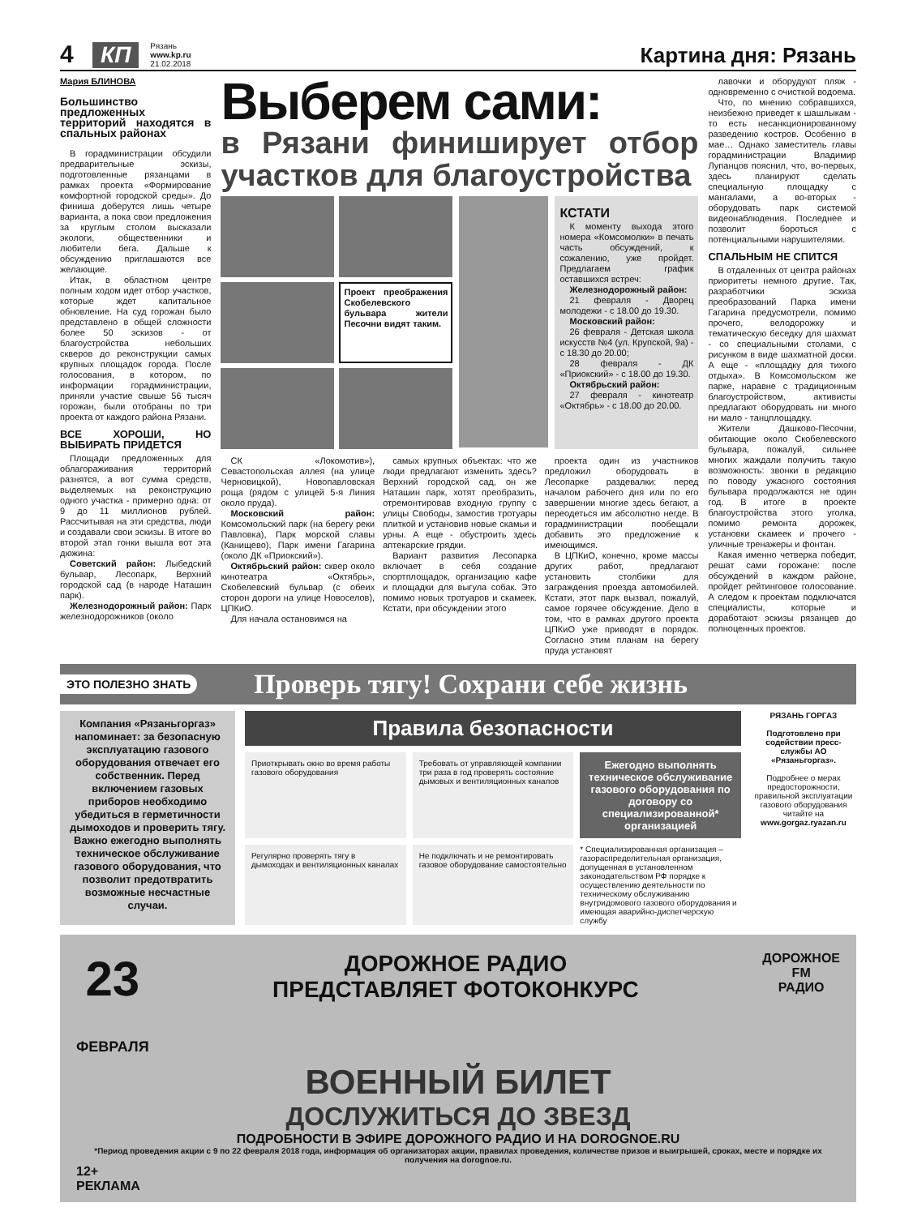4 КП Рязань
www.kp.ru
21.02.2018 Картина дня: Рязань
Мария БЛИНОВА
Большинство предложенных территорий находятся в спальных районах
В горадминистрации обсудили предварительные эскизы, подготовленные рязанцами в рамках проекта «Формирование комфортной городской среды». До финиша доберутся лишь четыре варианта, а пока свои предложения за круглым столом высказали экологи, общественники и любители бега. Дальше к обсуждению приглашаются все желающие.
Итак, в областном центре полным ходом идет отбор участков, которые ждет капитальное обновление. На суд горожан было представлено в общей сложности более 50 эскизов - от благоустройства небольших скверов до реконструкции самых крупных площадок города. После голосования, в котором, по информации горадминистрации, приняли участие свыше 56 тысяч горожан, были отобраны по три проекта от каждого района Рязани.
ВСЕ ХОРОШИ, НО ВЫБИРАТЬ ПРИДЕТСЯ
Площади предложенных для облагораживания территорий разнятся, а вот сумма средств, выделяемых на реконструкцию одного участка - примерно одна: от 9 до 11 миллионов рублей. Рассчитывая на эти средства, люди и создавали свои эскизы. В итоге во второй этап гонки вышла вот эта дюжина:
Советский район: Лыбедский бульвар, Лесопарк, Верхний городской сад (в народе Наташин парк).
Железнодорожный район: Парк железнодорожников (около
Выберем сами:
в Рязани финиширует отбор участков для благоустройства
Проект преображения Скобелевского бульвара жители Песочни видят таким.
КСТАТИ
К моменту выхода этого номера «Комсомолки» в печать часть обсуждений, к сожалению, уже пройдет. Предлагаем график оставшихся встреч:
Железнодорожный район:
21 февраля - Дворец молодежи - с 18.00 до 19.30.
Московский район:
26 февраля - Детская школа искусств №4 (ул. Крупской, 9а) - с 18.30 до 20.00;
28 февраля - ДК «Приокский» - с 18.00 до 19.30.
Октябрьский район:
27 февраля - кинотеатр «Октябрь» - с 18.00 до 20.00.
СК «Локомотив»), Севастопольская аллея (на улице Черновицкой), Новопавловская роща (рядом с улицей 5-я Линия около пруда).
Московский район: Комсомольский парк (на берегу реки Павловка), Парк морской славы (Канищево), Парк имени Гагарина (около ДК «Приокский»).
Октябрьский район: сквер около кинотеатра «Октябрь», Скобелевский бульвар (с обеих сторон дороги на улице Новоселов), ЦПКиО.
Для начала остановимся на
самых крупных объектах: что же люди предлагают изменить здесь? Верхний городской сад, он же Наташин парк, хотят преобразить, отремонтировав входную группу с улицы Свободы, замостив тротуары плиткой и установив новые скамьи и урны. А еще - обустроить здесь аптекарские грядки.
Вариант развития Лесопарка включает в себя создание спортплощадок, организацию кафе и площадки для выгула собак. Это помимо новых тротуаров и скамеек. Кстати, при обсуждении этого
проекта один из участников предложил оборудовать в Лесопарке раздевалки: перед началом рабочего дня или по его завершении многие здесь бегают, а переодеться им абсолютно негде. В горадминистрации пообещали добавить это предложение к имеющимся.
В ЦПКиО, конечно, кроме массы других работ, предлагают установить столбики для заграждения проезда автомобилей. Кстати, этот парк вызвал, пожалуй, самое горячее обсуждение. Дело в том, что в рамках другого проекта ЦПКиО уже приводят в порядок. Согласно этим планам на берегу пруда установят
лавочки и оборудуют пляж - одновременно с очисткой водоема.
Что, по мнению собравшихся, неизбежно приведет к шашлыкам - то есть несанкционированному разведению костров. Особенно в мае… Однако заместитель главы горадминистрации Владимир Лупанцов пояснил, что, во-первых, здесь планируют сделать специальную площадку с мангалами, а во-вторых - оборудовать парк системой видеонаблюдения. Последнее и позволит бороться с потенциальными нарушителями.
СПАЛЬНЫМ НЕ СПИТСЯ
В отдаленных от центра районах приоритеты немного другие. Так, разработчики эскиза преобразований Парка имени Гагарина предусмотрели, помимо прочего, велодорожку и тематическую беседку для шахмат - со специальными столами, с рисунком в виде шахматной доски. А еще - «площадку для тихого отдыха». В Комсомольском же парке, наравне с традиционным благоустройством, активисты предлагают оборудовать ни много ни мало - танцплощадку.
Жители Дашково-Песочни, обитающие около Скобелевского бульвара, пожалуй, сильнее многих жаждали получить такую возможность: звонки в редакцию по поводу ужасного состояния бульвара продолжаются не один год. В итоге в проекте благоустройства этого уголка, помимо ремонта дорожек, установки скамеек и прочего - уличные тренажеры и фонтан.
Какая именно четверка победит, решат сами горожане: после обсуждений в каждом районе, пройдет рейтинговое голосование. А следом к проектам подключатся специалисты, которые и доработают эскизы рязанцев до полноценных проектов.
ЭТО ПОЛЕЗНО ЗНАТЬ Проверь тягу! Сохрани себе жизнь
Компания «Рязаньгоргаз» напоминает: за безопасную эксплуатацию газового оборудования отвечает его собственник. Перед включением газовых приборов необходимо убедиться в герметичности дымоходов и проверить тягу. Важно ежегодно выполнять техническое обслуживание газового оборудования, что позволит предотвратить возможные несчастные случаи.
Правила безопасности
Приоткрывать окно во время работы газового оборудования
Требовать от управляющей компании три раза в год проверять состояние дымовых и вентиляционных каналов
Ежегодно выполнять техническое обслуживание газового оборудования по договору со специализированной* организацией
Регулярно проверять тягу в дымоходах и вентиляционных каналах
Не подключать и не ремонтировать газовое оборудование самостоятельно
* Специализированная организация – газораспределительная организация, допущенная в установленном законодательством РФ порядке к осуществлению деятельности по техническому обслуживанию внутридомового газового оборудования и имеющая аварийно-диспетчерскую службу
РЯЗАНЬ ГОРГАЗ
Подготовлено при содействии пресс-службы АО «Рязаньгоргаз».
Подробнее о мерах предосторожности, правильной эксплуатации газового оборудования читайте на
www.gorgaz.ryazan.ru
23
ФЕВРАЛЯ
ДОРОЖНОЕ РАДИО
ПРЕДСТАВЛЯЕТ ФОТОКОНКУРС
ДОРОЖНОЕ
FM
РАДИО
ВОЕННЫЙ БИЛЕТ
ДОСЛУЖИТЬСЯ ДО ЗВЕЗД
ПОДРОБНОСТИ В ЭФИРЕ ДОРОЖНОГО РАДИО И НА DOROGNOE.RU
*Период проведения акции с 9 по 22 февраля 2018 года, информация об организаторах акции, правилах проведения, количестве призов и выигрышей, сроках, месте и порядке их получения на dorognoe.ru.
12+
РЕКЛАМА